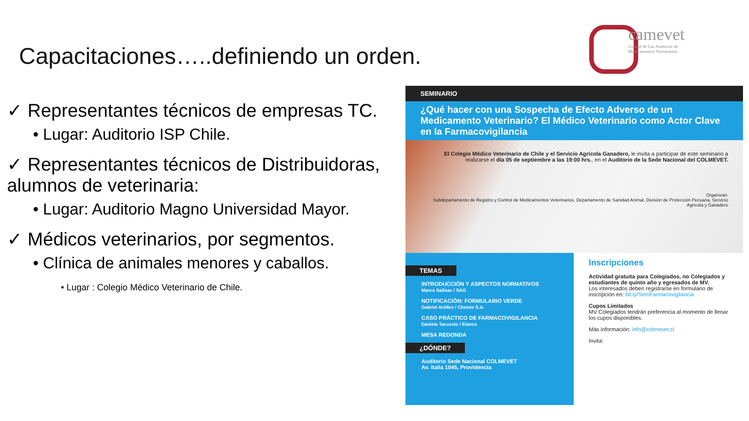Capacitaciones…..definiendo un orden.
camevet
Comité de Las Américas de Medicamentos Veterinarios
✓ Representantes técnicos de empresas TC.
• Lugar: Auditorio ISP Chile.
✓ Representantes técnicos de Distribuidoras, alumnos de veterinaria:
• Lugar: Auditorio Magno Universidad Mayor.
✓ Médicos veterinarios, por segmentos.
• Clínica de animales menores y caballos.
• Lugar : Colegio Médico Veterinario de Chile.
SEMINARIO
¿Qué hacer con una Sospecha de Efecto Adverso de un Medicamento Veterinario? El Médico Veterinario como Actor Clave en la Farmacovigilancia
El Colegio Médico Veterinario de Chile y el Servicio Agrícola Ganadero, le invita a participar de este seminario a realizarse el día 05 de septiembre a las 19:00 hrs., en el Auditorio de la Sede Nacional del COLMEVET.
Organizan:
Subdepartamento de Registro y Control de Medicamentos Veterinarios, Departamento de Sanidad Animal, División de Protección Pecuaria, Servicio Agrícola y Ganadero
TEMAS
INTRODUCCIÓN Y ASPECTOS NORMATIVOS
Marco Salinas / SAG
NOTIFICACIÓN: FORMULARIO VERDE
Gabriel Ardiles / Chemie S.A.
CASO PRÁCTICO DE FARMACOVIGILANCIA
Daniela Tacussis / Elanco
MESA REDONDA
¿DÓNDE?
Auditorio Sede Nacional COLMEVET
Av. Italia 1045, Providencia
Inscripciones
Actividad gratuita para Colegiados, no Colegiados y estudiantes de quinto año y egresados de MV.
Los interesados deben registrarse en formulario de inscripción en: bit.ly/SemFarmacovigilancia
Cupos Limitados
MV Colegiados tendrán preferencia al momento de llenar los cupos disponibles.
Más información: info@colmevet.cl
Invita: